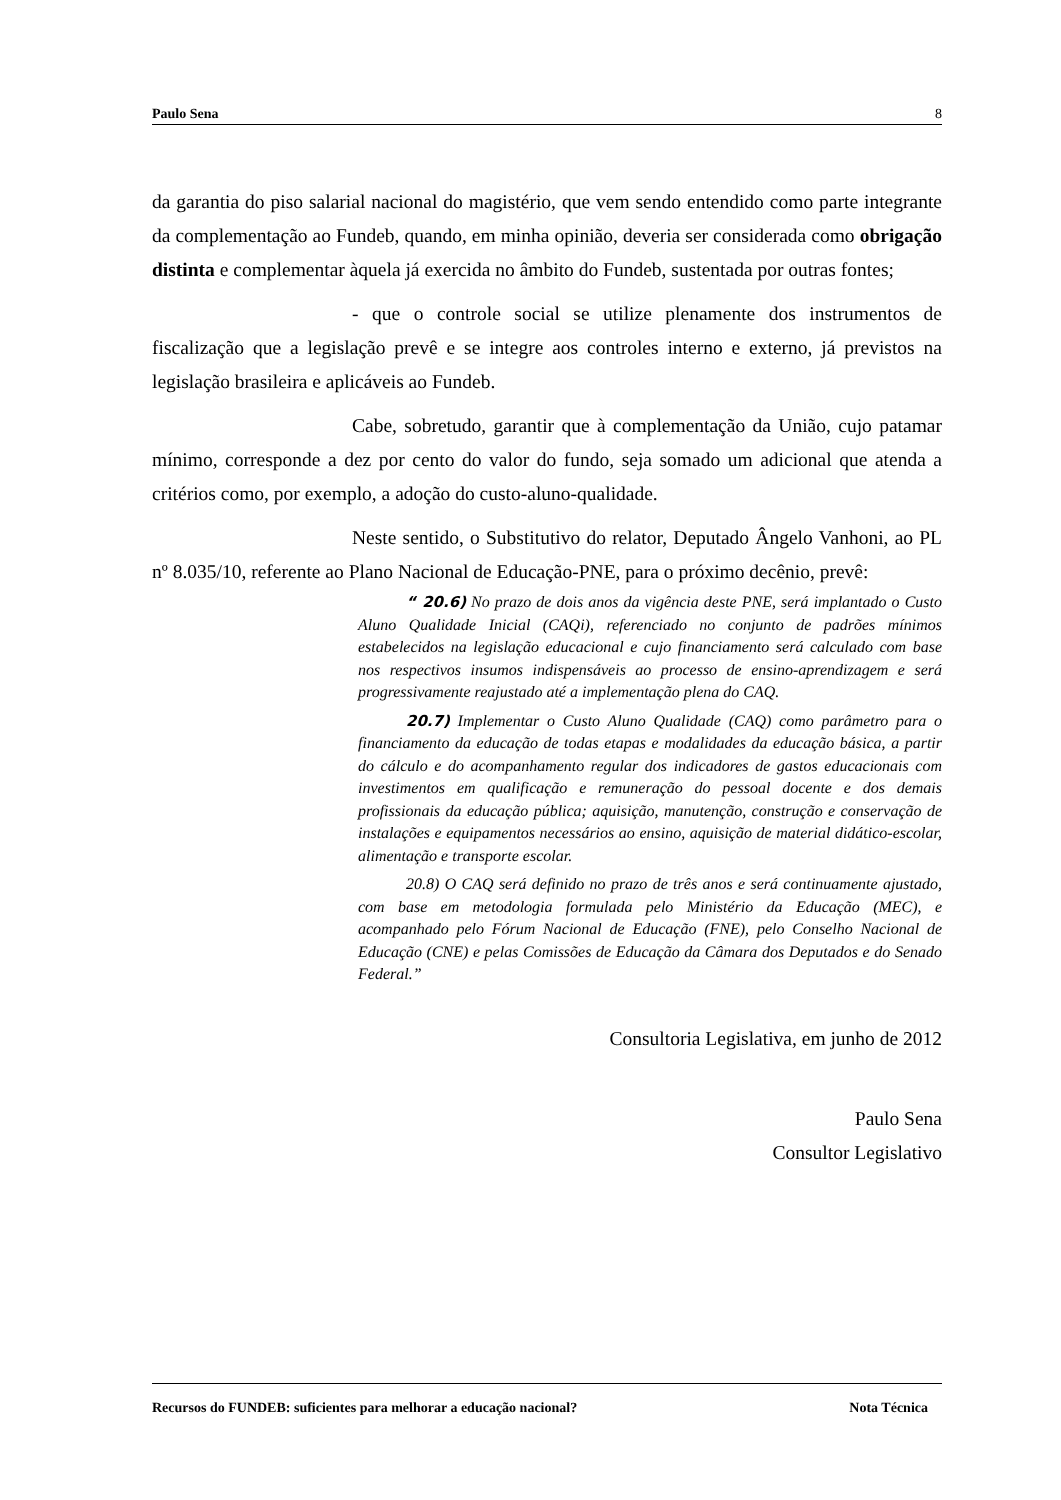Paulo Sena 8
da garantia do piso salarial nacional do magistério, que vem sendo entendido como parte integrante da complementação ao Fundeb, quando, em minha opinião, deveria ser considerada como obrigação distinta e complementar àquela já exercida no âmbito do Fundeb, sustentada por outras fontes;
- que o controle social se utilize plenamente dos instrumentos de fiscalização que a legislação prevê e se integre aos controles interno e externo, já previstos na legislação brasileira e aplicáveis ao Fundeb.
Cabe, sobretudo, garantir que à complementação da União, cujo patamar mínimo, corresponde a dez por cento do valor do fundo, seja somado um adicional que atenda a critérios como, por exemplo, a adoção do custo-aluno-qualidade.
Neste sentido, o Substitutivo do relator, Deputado Ângelo Vanhoni, ao PL nº 8.035/10, referente ao Plano Nacional de Educação-PNE, para o próximo decênio, prevê:
“ 20.6) No prazo de dois anos da vigência deste PNE, será implantado o Custo Aluno Qualidade Inicial (CAQi), referenciado no conjunto de padrões mínimos estabelecidos na legislação educacional e cujo financiamento será calculado com base nos respectivos insumos indispensáveis ao processo de ensino-aprendizagem e será progressivamente reajustado até a implementação plena do CAQ.
20.7) Implementar o Custo Aluno Qualidade (CAQ) como parâmetro para o financiamento da educação de todas etapas e modalidades da educação básica, a partir do cálculo e do acompanhamento regular dos indicadores de gastos educacionais com investimentos em qualificação e remuneração do pessoal docente e dos demais profissionais da educação pública; aquisição, manutenção, construção e conservação de instalações e equipamentos necessários ao ensino, aquisição de material didático-escolar, alimentação e transporte escolar.
20.8) O CAQ será definido no prazo de três anos e será continuamente ajustado, com base em metodologia formulada pelo Ministério da Educação (MEC), e acompanhado pelo Fórum Nacional de Educação (FNE), pelo Conselho Nacional de Educação (CNE) e pelas Comissões de Educação da Câmara dos Deputados e do Senado Federal.”
Consultoria Legislativa, em junho de 2012
Paulo Sena
Consultor Legislativo
Recursos do FUNDEB: suficientes para melhorar a educação nacional? Nota Técnica